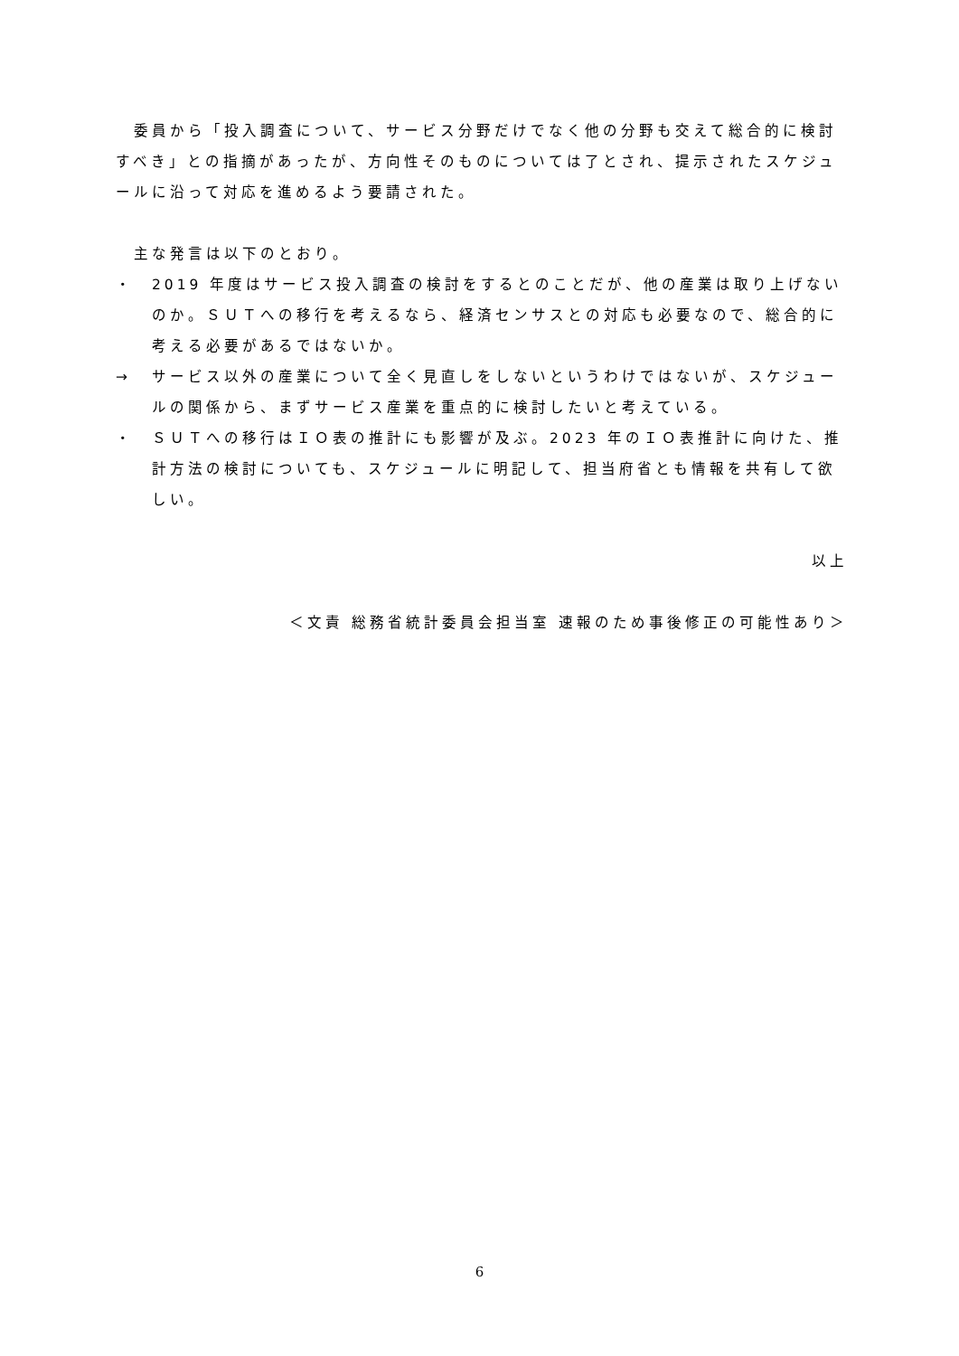委員から「投入調査について、サービス分野だけでなく他の分野も交えて総合的に検討すべき」との指摘があったが、方向性そのものについては了とされ、提示されたスケジュールに沿って対応を進めるよう要請された。
主な発言は以下のとおり。
・ 2019 年度はサービス投入調査の検討をするとのことだが、他の産業は取り上げないのか。ＳＵＴへの移行を考えるなら、経済センサスとの対応も必要なので、総合的に考える必要があるではないか。
→ サービス以外の産業について全く見直しをしないというわけではないが、スケジュールの関係から、まずサービス産業を重点的に検討したいと考えている。
・ ＳＵＴへの移行はＩＯ表の推計にも影響が及ぶ。2023 年のＩＯ表推計に向けた、推計方法の検討についても、スケジュールに明記して、担当府省とも情報を共有して欲しい。
以上
＜文責 総務省統計委員会担当室 速報のため事後修正の可能性あり＞
6